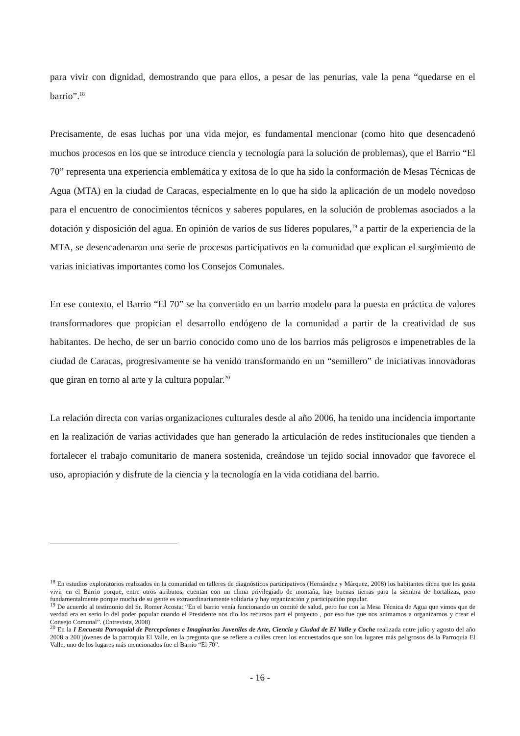para vivir con dignidad, demostrando que para ellos, a pesar de las penurias, vale la pena “quedarse en el barrio”.<sup>18</sup>
Precisamente, de esas luchas por una vida mejor, es fundamental mencionar (como hito que desencadenó muchos procesos en los que se introduce ciencia y tecnología para la solución de problemas), que el Barrio “El 70” representa una experiencia emblemática y exitosa de lo que ha sido la conformación de Mesas Técnicas de Agua (MTA) en la ciudad de Caracas, especialmente en lo que ha sido la aplicación de un modelo novedoso para el encuentro de conocimientos técnicos y saberes populares, en la solución de problemas asociados a la dotación y disposición del agua. En opinión de varios de sus líderes populares,<sup>19</sup> a partir de la experiencia de la MTA, se desencadenaron una serie de procesos participativos en la comunidad que explican el surgimiento de varias iniciativas importantes como los Consejos Comunales.
En ese contexto, el Barrio “El 70” se ha convertido en un barrio modelo para la puesta en práctica de valores transformadores que propician el desarrollo endógeno de la comunidad a partir de la creatividad de sus habitantes. De hecho, de ser un barrio conocido como uno de los barrios más peligrosos e impenetrables de la ciudad de Caracas, progresivamente se ha venido transformando en un “semillero” de iniciativas innovadoras que giran en torno al arte y la cultura popular.<sup>20</sup>
La relación directa con varias organizaciones culturales desde al año 2006, ha tenido una incidencia importante en la realización de varias actividades que han generado la articulación de redes institucionales que tienden a fortalecer el trabajo comunitario de manera sostenida, creándose un tejido social innovador que favorece el uso, apropiación y disfrute de la ciencia y la tecnología en la vida cotidiana del barrio.
<sup>18</sup> En estudios exploratorios realizados en la comunidad en talleres de diagnósticos participativos (Hernández y Márquez, 2008) los habitantes dicen que les gusta vivir en el Barrio porque, entre otros atributos, cuentan con un clima privilegiado de montaña, hay buenas tierras para la siembra de hortalizas, pero fundamentalmente porque mucha de su gente es extraordinariamente solidaria y hay organización y participación popular.
<sup>19</sup> De acuerdo al testimonio del Sr. Romer Acosta: “En el barrio venía funcionando un comité de salud, pero fue con la Mesa Técnica de Agua que vimos que de verdad era en serio lo del poder popular cuando el Presidente nos dio los recursos para el proyecto , por eso fue que nos animamos a organizarnos y crear el Consejo Comunal”. (Entrevista, 2008)
<sup>20</sup> En la I Encuesta Parroquial de Percepciones e Imaginarios Juveniles de Arte, Ciencia y Ciudad de El Valle y Coche realizada entre julio y agosto del año 2008 a 200 jóvenes de la parroquia El Valle, en la pregunta que se refiere a cuáles creen los encuestados que son los lugares más peligrosos de la Parroquia El Valle, uno de los lugares más mencionados fue el Barrio “El 70”.
- 16 -